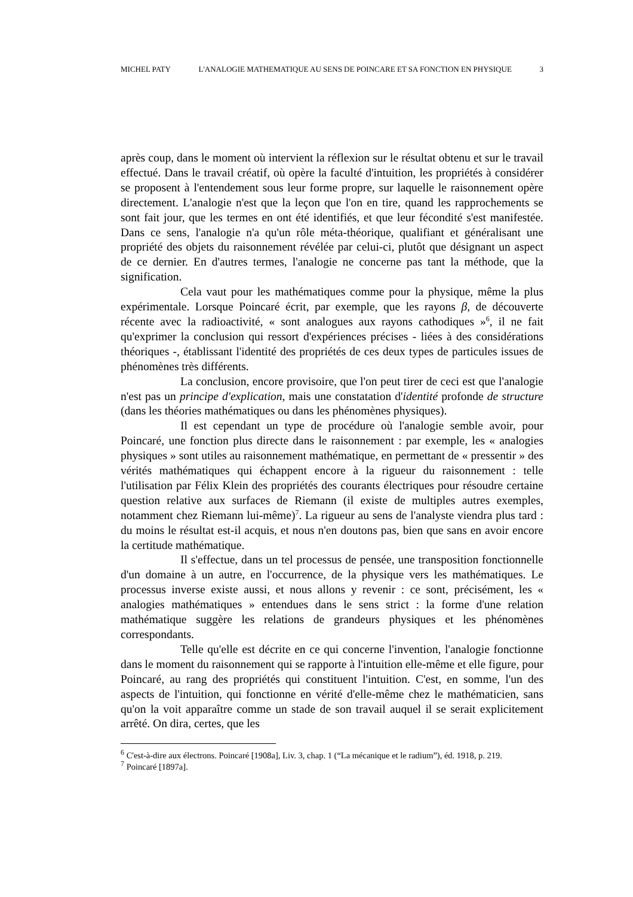MICHEL PATY L'ANALOGIE MATHEMATIQUE AU SENS DE POINCARE ET SA FONCTION EN PHYSIQUE 3
après coup, dans le moment où intervient la réflexion sur le résultat obtenu et sur le travail effectué. Dans le travail créatif, où opère la faculté d'intuition, les propriétés à considérer se proposent à l'entendement sous leur forme propre, sur laquelle le raisonnement opère directement. L'analogie n'est que la leçon que l'on en tire, quand les rapprochements se sont fait jour, que les termes en ont été identifiés, et que leur fécondité s'est manifestée. Dans ce sens, l'analogie n'a qu'un rôle méta-théorique, qualifiant et généralisant une propriété des objets du raisonnement révélée par celui-ci, plutôt que désignant un aspect de ce dernier. En d'autres termes, l'analogie ne concerne pas tant la méthode, que la signification.
Cela vaut pour les mathématiques comme pour la physique, même la plus expérimentale. Lorsque Poincaré écrit, par exemple, que les rayons β, de découverte récente avec la radioactivité, « sont analogues aux rayons cathodiques »<sup>6</sup>, il ne fait qu'exprimer la conclusion qui ressort d'expériences précises - liées à des considérations théoriques -, établissant l'identité des propriétés de ces deux types de particules issues de phénomènes très différents.
La conclusion, encore provisoire, que l'on peut tirer de ceci est que l'analogie n'est pas un principe d'explication, mais une constatation d'identité profonde de structure (dans les théories mathématiques ou dans les phénomènes physiques).
Il est cependant un type de procédure où l'analogie semble avoir, pour Poincaré, une fonction plus directe dans le raisonnement : par exemple, les « analogies physiques » sont utiles au raisonnement mathématique, en permettant de « pressentir » des vérités mathématiques qui échappent encore à la rigueur du raisonnement : telle l'utilisation par Félix Klein des propriétés des courants électriques pour résoudre certaine question relative aux surfaces de Riemann (il existe de multiples autres exemples, notamment chez Riemann lui-même)<sup>7</sup>. La rigueur au sens de l'analyste viendra plus tard : du moins le résultat est-il acquis, et nous n'en doutons pas, bien que sans en avoir encore la certitude mathématique.
Il s'effectue, dans un tel processus de pensée, une transposition fonctionnelle d'un domaine à un autre, en l'occurrence, de la physique vers les mathématiques. Le processus inverse existe aussi, et nous allons y revenir : ce sont, précisément, les « analogies mathématiques » entendues dans le sens strict : la forme d'une relation mathématique suggère les relations de grandeurs physiques et les phénomènes correspondants.
Telle qu'elle est décrite en ce qui concerne l'invention, l'analogie fonctionne dans le moment du raisonnement qui se rapporte à l'intuition elle-même et elle figure, pour Poincaré, au rang des propriétés qui constituent l'intuition. C'est, en somme, l'un des aspects de l'intuition, qui fonctionne en vérité d'elle-même chez le mathématicien, sans qu'on la voit apparaître comme un stade de son travail auquel il se serait explicitement arrêté. On dira, certes, que les
<sup>6</sup> C'est-à-dire aux électrons. Poincaré [1908a], Liv. 3, chap. 1 (“La mécanique et le radium”), éd. 1918, p. 219.
<sup>7</sup> Poincaré [1897a].